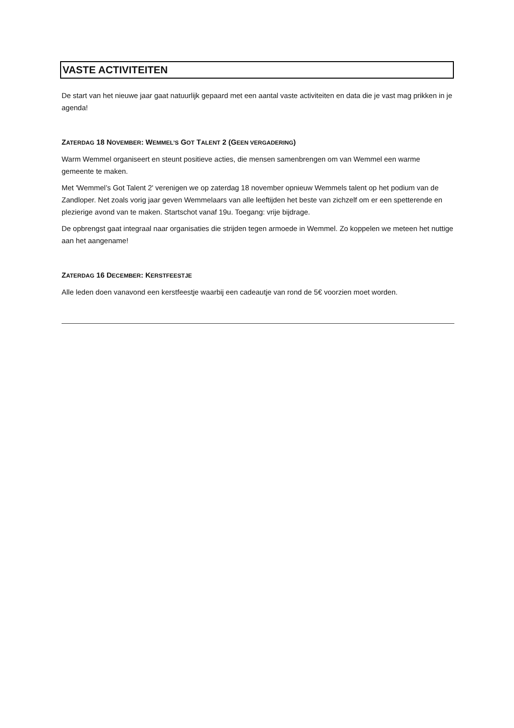VASTE ACTIVITEITEN
De start van het nieuwe jaar gaat natuurlijk gepaard met een aantal vaste activiteiten en data die je vast mag prikken in je agenda!
ZATERDAG 18 NOVEMBER: WEMMEL’S GOT TALENT 2 (GEEN VERGADERING)
Warm Wemmel organiseert en steunt positieve acties, die mensen samenbrengen om van Wemmel een warme gemeente te maken.
Met 'Wemmel’s Got Talent 2' verenigen we op zaterdag 18 november opnieuw Wemmels talent op het podium van de Zandloper. Net zoals vorig jaar geven Wemmelaars van alle leeftijden het beste van zichzelf om er een spetterende en plezierige avond van te maken. Startschot vanaf 19u. Toegang: vrije bijdrage.
De opbrengst gaat integraal naar organisaties die strijden tegen armoede in Wemmel. Zo koppelen we meteen het nuttige aan het aangename!
ZATERDAG 16 DECEMBER: KERSTFEESTJE
Alle leden doen vanavond een kerstfeestje waarbij een cadeautje van rond de 5€ voorzien moet worden.